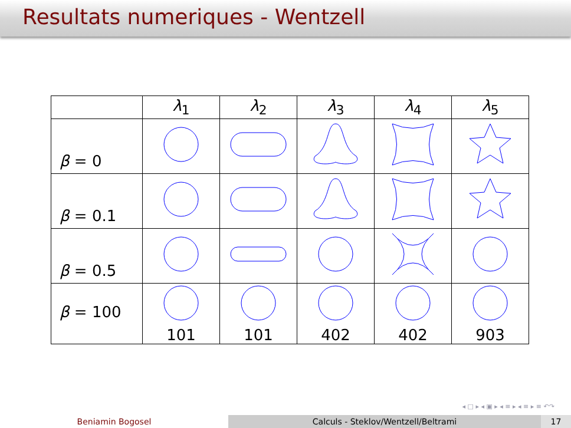Resultats numeriques - Wentzell
| | λ<sub>1</sub> | λ<sub>2</sub> | λ<sub>3</sub> | λ<sub>4</sub> | λ<sub>5</sub> |
| --- | --- | --- | --- | --- | --- |
| β = 0 | | | | | |
| β = 0.1 | | | | | |
| β = 0.5 | | | | | |
| β = 100 | 101 | 101 | 402 | 402 | 903 |
◂ □ ▸ ◂ ▣ ▸ ◂ ≡ ▸ ◂ ≡ ▸ ≡ ↶↷
Beniamin Bogosel Calculs - Steklov/Wentzell/Beltrami 17